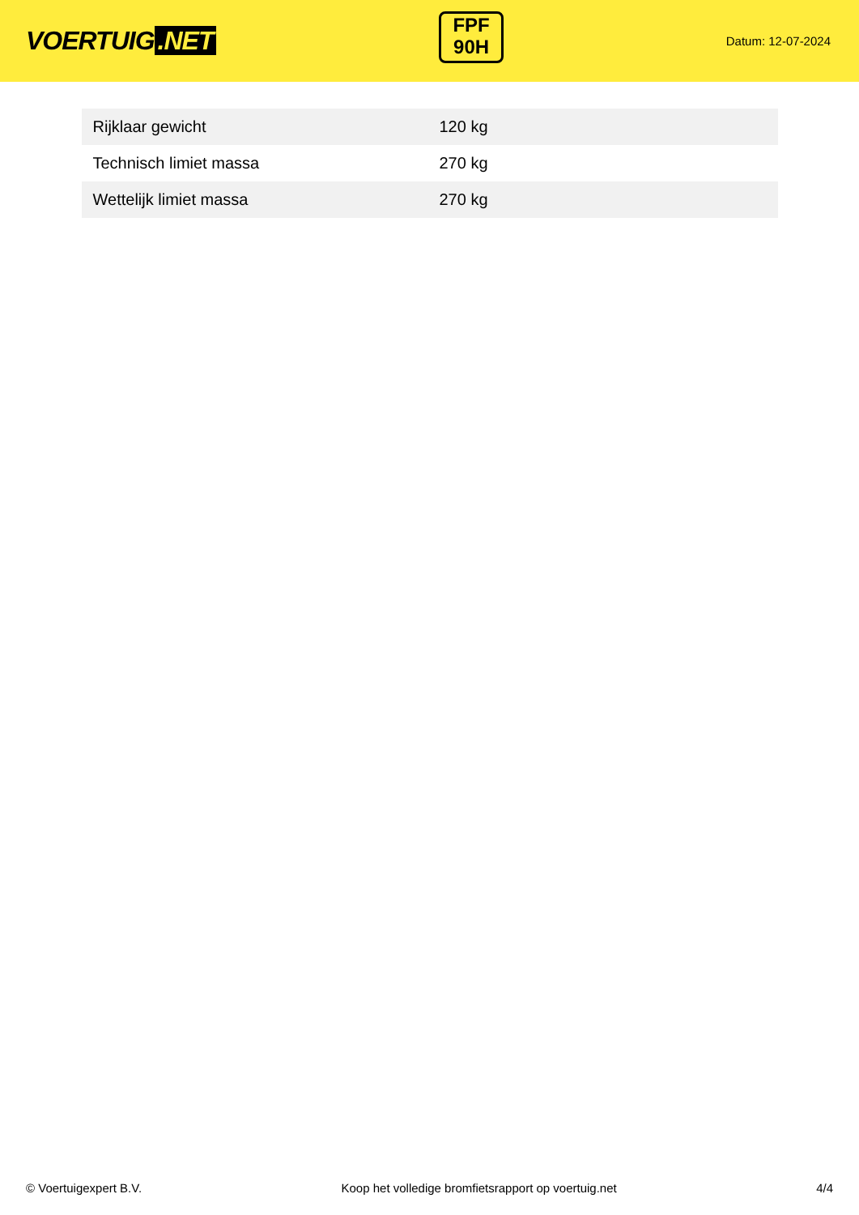VOERTUIG.NET
FPF
90H
Datum: 12-07-2024
| Rijklaar gewicht | 120 kg |
| Technisch limiet massa | 270 kg |
| Wettelijk limiet massa | 270 kg |
© Voertuigexpert B.V. Koop het volledige bromfietsrapport op voertuig.net 4/4